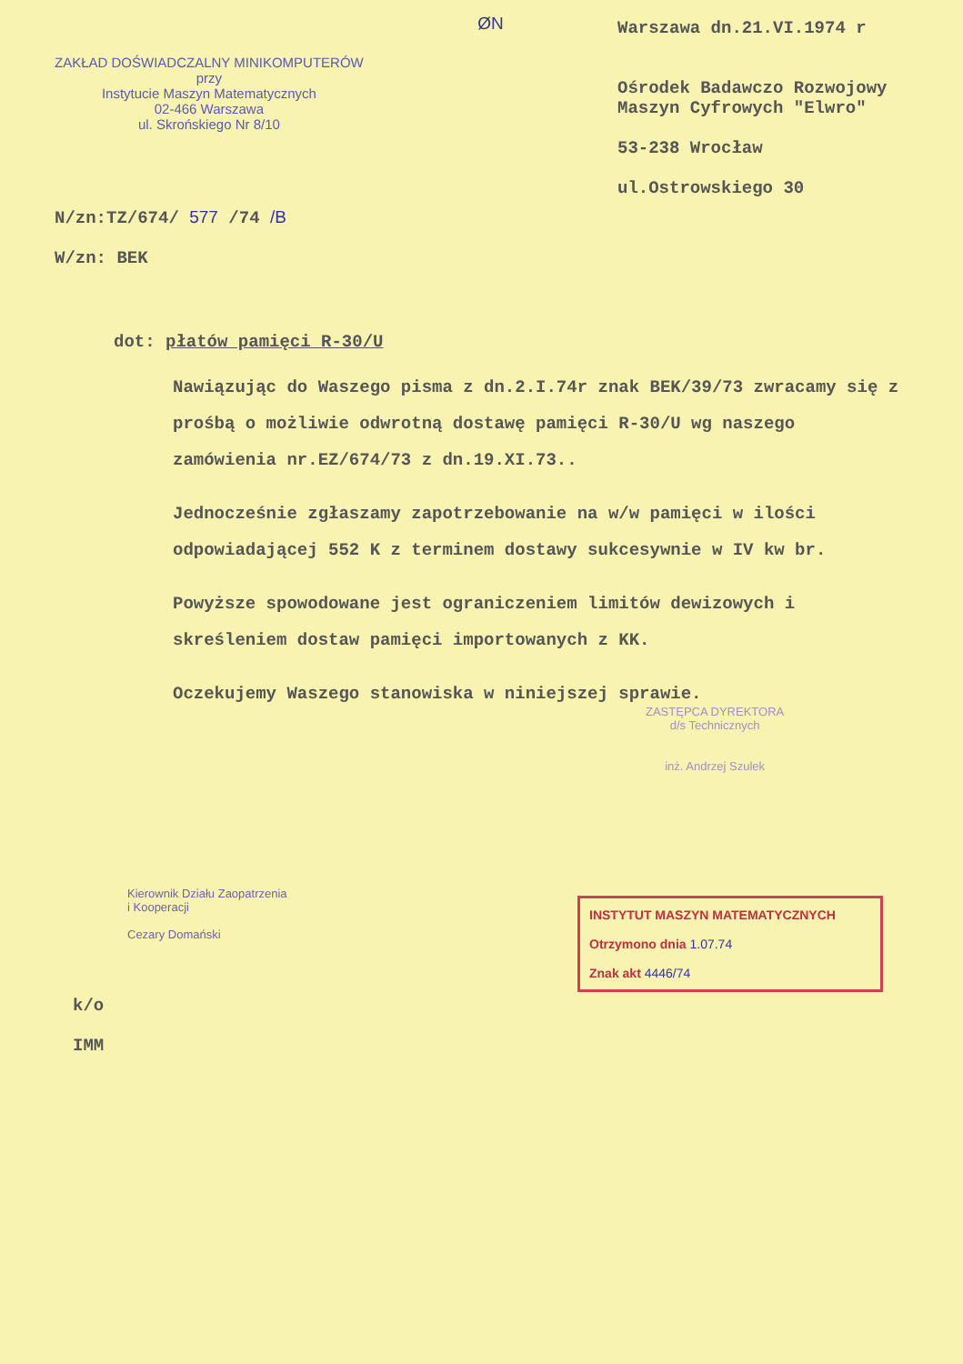ZAKŁAD DOŚWIADCZALNY MINIKOMPUTERÓW
przy
Instytucie Maszyn Matematycznych
02-466 Warszawa
ul. Skrońskiego Nr 8/10
ØN
Warszawa dn.21.VI.1974 r
Ośrodek Badawczo Rozwojowy
Maszyn Cyfrowych "Elwro"
53-238 Wrocław
ul.Ostrowskiego 30
N/zn:TZ/674/ 577 /74 /B
W/zn: BEK
dot: płatów pamięci R-30/U
Nawiązując do Waszego pisma z dn.2.I.74r znak BEK/39/73 zwracamy się z prośbą o możliwie odwrotną dostawę pamięci R-30/U wg naszego zamówienia nr.EZ/674/73 z dn.19.XI.73..
Jednocześnie zgłaszamy zapotrzebowanie na w/w pamięci w ilości odpowiadającej 552 K z terminem dostawy sukcesywnie w IV kw br.
Powyższe spowodowane jest ograniczeniem limitów dewizowych i skreśleniem dostaw pamięci importowanych z KK.
Oczekujemy Waszego stanowiska w niniejszej sprawie.
ZASTĘPCA DYREKTORA
d/s Technicznych
inż. Andrzej Szulek
Kierownik Działu Zaopatrzenia
i Kooperacji
Cezary Domański
k/o
IMM
INSTYTUT MASZYN MATEMATYCZNYCH
Otrzymono dnia 1.07.74
Znak akt 4446/74